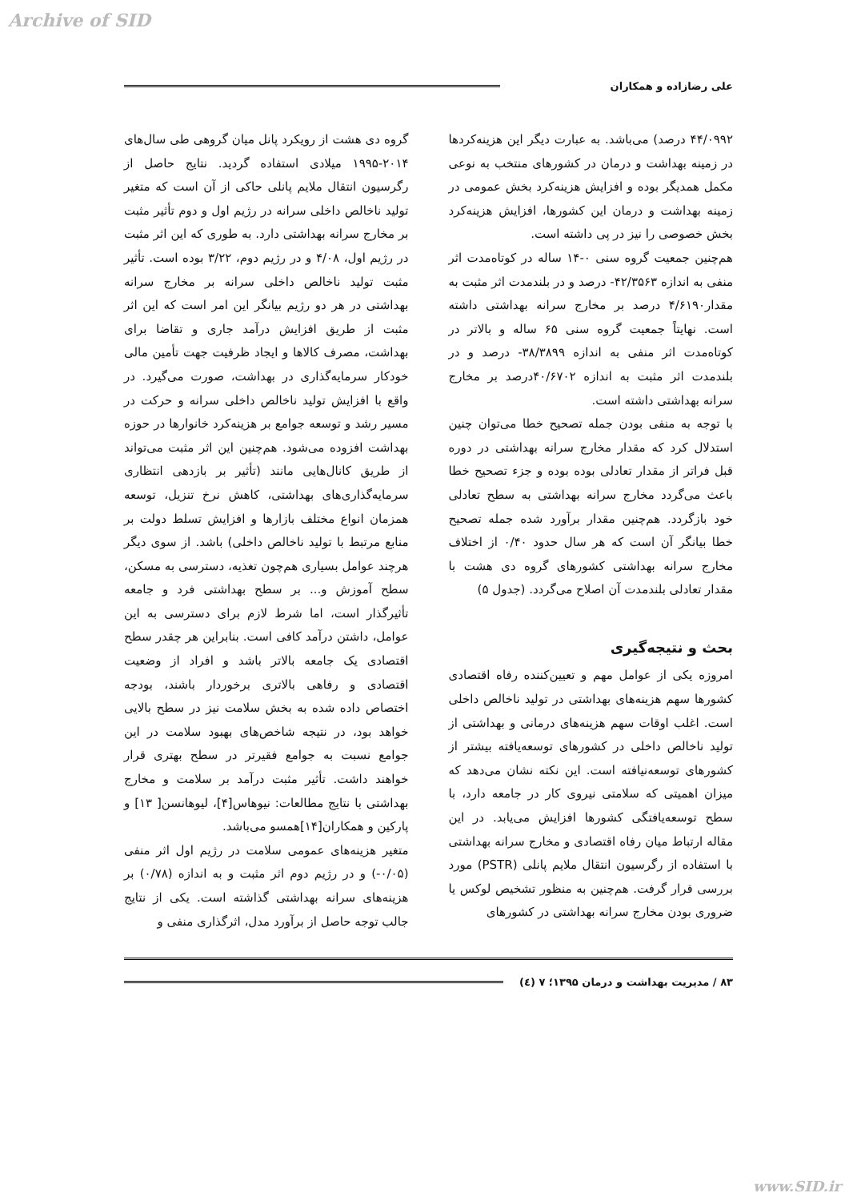Archive of SID
علی رضازاده و همکاران
۴۴/۰۹۹۲ درصد) می‌باشد. به عبارت دیگر این هزینه‌کردها در زمینه بهداشت و درمان در کشورهای منتخب به نوعی مکمل همدیگر بوده و افزایش هزینه‌کرد بخش عمومی در زمینه بهداشت و درمان این کشورها، افزایش هزینه‌کرد بخش خصوصی را نیز در پی داشته است.
هم‌چنین جمعیت گروه سنی ۰-۱۴ ساله در کوتاه‌مدت اثر منفی به اندازه ۴۲/۳۵۶۳- درصد و در بلندمدت اثر مثبت به مقدار۴/۶۱۹۰ درصد بر مخارج سرانه بهداشتی داشته است. نهایتاً جمعیت گروه سنی ۶۵ ساله و بالاتر در کوتاه‌مدت اثر منفی به اندازه ۳۸/۳۸۹۹- درصد و در بلندمدت اثر مثبت به اندازه ۴۰/۶۷۰۲درصد بر مخارج سرانه بهداشتی داشته است.
با توجه به منفی بودن جمله تصحیح خطا می‌توان چنین استدلال کرد که مقدار مخارج سرانه بهداشتی در دوره قبل فراتر از مقدار تعادلی بوده بوده و جزء تصحیح خطا باعث می‌گردد مخارج سرانه بهداشتی به سطح تعادلی خود بازگردد. هم‌چنین مقدار برآورد شده جمله تصحیح خطا بیانگر آن است که هر سال حدود ۰/۴۰ از اختلاف مخارج سرانه بهداشتی کشورهای گروه دی هشت با مقدار تعادلی بلندمدت آن اصلاح می‌گردد. (جدول ۵)
بحث و نتیجه‌گیری
امروزه یکی از عوامل مهم و تعیین‌کننده رفاه اقتصادی کشورها سهم هزینه‌های بهداشتی در تولید ناخالص داخلی است. اغلب اوقات سهم هزینه‌های درمانی و بهداشتی از تولید ناخالص داخلی در کشورهای توسعه‌یافته بیشتر از کشورهای توسعه‌نیافته است. این نکته نشان می‌دهد که میزان اهمیتی که سلامتی نیروی کار در جامعه دارد، با سطح توسعه‌یافتگی کشورها افزایش می‌یابد. در این مقاله ارتباط میان رفاه اقتصادی و مخارج سرانه بهداشتی با استفاده از رگرسیون انتقال ملایم پانلی (PSTR) مورد بررسی قرار گرفت. هم‌چنین به منظور تشخیص لوکس یا ضروری بودن مخارج سرانه بهداشتی در کشورهای
گروه دی هشت از رویکرد پانل میان گروهی طی سال‌های ۲۰۱۴-۱۹۹۵ میلادی استفاده گردید. نتایج حاصل از رگرسیون انتقال ملایم پانلی حاکی از آن است که متغیر تولید ناخالص داخلی سرانه در رژیم اول و دوم تأثیر مثبت بر مخارج سرانه بهداشتی دارد. به طوری که این اثر مثبت در رژیم اول، ۴/۰۸ و در رژیم دوم، ۳/۲۲ بوده است. تأثیر مثبت تولید ناخالص داخلی سرانه بر مخارج سرانه بهداشتی در هر دو رژیم بیانگر این امر است که این اثر مثبت از طریق افزایش درآمد جاری و تقاضا برای بهداشت، مصرف کالاها و ایجاد ظرفیت جهت تأمین مالی خودکار سرمایه‌گذاری در بهداشت، صورت می‌گیرد. در واقع با افزایش تولید ناخالص داخلی سرانه و حرکت در مسیر رشد و توسعه جوامع بر هزینه‌کرد خانوارها در حوزه بهداشت افزوده می‌شود. هم‌چنین این اثر مثبت می‌تواند از طریق کانال‌هایی مانند (تأثیر بر بازدهی انتظاری سرمایه‌گذاری‌های بهداشتی، کاهش نرخ تنزیل، توسعه همزمان انواع مختلف بازارها و افزایش تسلط دولت بر منابع مرتبط با تولید ناخالص داخلی) باشد. از سوی دیگر هرچند عوامل بسیاری هم‌چون تغذیه، دسترسی به مسکن، سطح آموزش و... بر سطح بهداشتی فرد و جامعه تأثیرگذار است، اما شرط لازم برای دسترسی به این عوامل، داشتن درآمد کافی است. بنابراین هر چقدر سطح اقتصادی یک جامعه بالاتر باشد و افراد از وضعیت اقتصادی و رفاهی بالاتری برخوردار باشند، بودجه اختصاص داده شده به بخش سلامت نیز در سطح بالایی خواهد بود، در نتیجه شاخص‌های بهبود سلامت در این جوامع نسبت به جوامع فقیرتر در سطح بهتری قرار خواهند داشت. تأثیر مثبت درآمد بر سلامت و مخارج بهداشتی با نتایج مطالعات: نیوهاس[۴]، لیوهانسن[ ۱۳] و پارکین و همکاران[۱۴]همسو می‌باشد.
متغیر هزینه‌های عمومی سلامت در رژیم اول اثر منفی (۰/۰۵-) و در رژیم دوم اثر مثبت و به اندازه (۰/۷۸) بر هزینه‌های سرانه بهداشتی گذاشته است. یکی از نتایج جالب توجه حاصل از برآورد مدل، اثرگذاری منفی و
۸۳ / مدیریت بهداشت و درمان ۱۳۹۵؛ ۷ (٤)
www.SID.ir